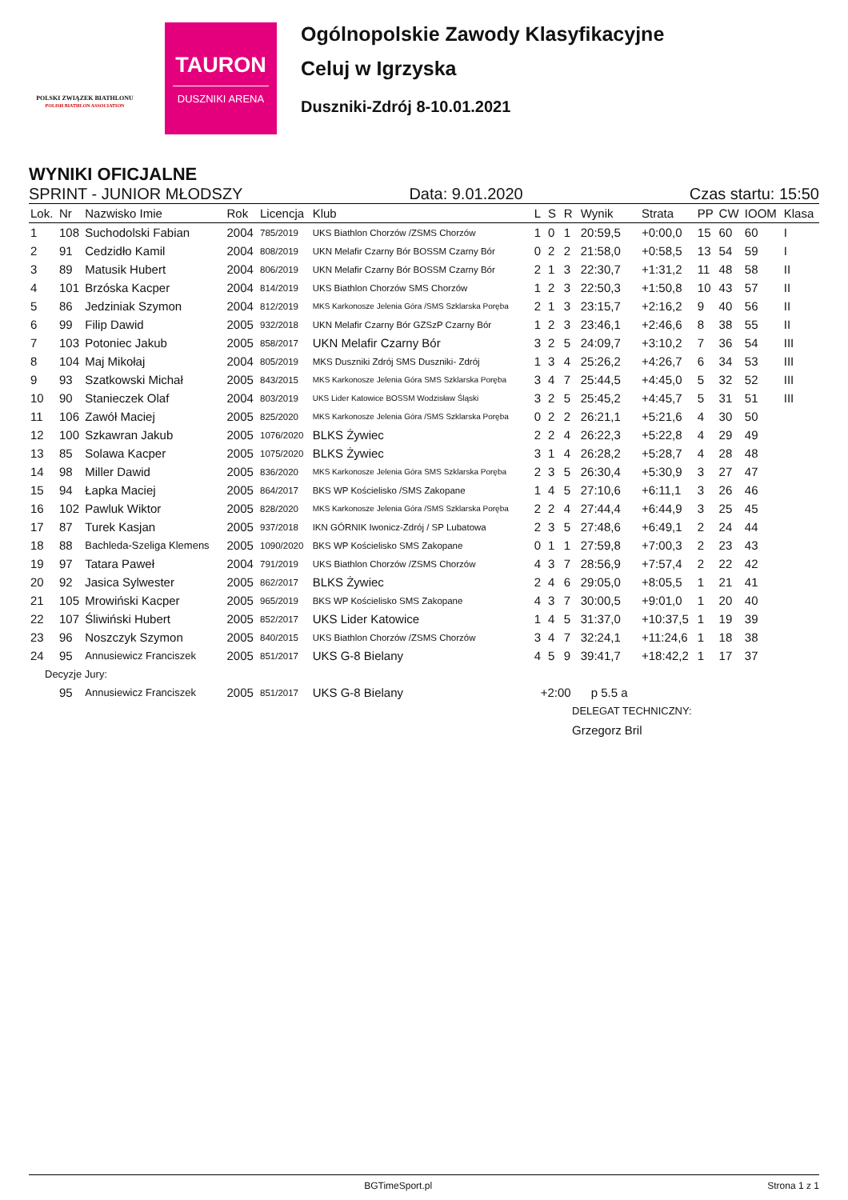POLSKI ZWIĄZEK BIATHLONU
POLISH BIATHLON ASSOCIATION
TAURON
DUSZNIKI ARENA
Ogólnopolskie Zawody Klasyfikacyjne
Celuj w Igrzyska
Duszniki-Zdrój 8-10.01.2021
WYNIKI OFICJALNE
SPRINT - JUNIOR MŁODSZY Data: 9.01.2020 Czas startu: 15:50
| Lok. | Nr | Nazwisko Imie | Rok | Licencja | Klub | L | S | R | Wynik | Strata | PP | CW | IOOM | Klasa |
| --- | --- | --- | --- | --- | --- | --- | --- | --- | --- | --- | --- | --- | --- | --- |
| 1 | 108 | Suchodolski Fabian | 2004 | 785/2019 | UKS Biathlon Chorzów /ZSMS Chorzów | 1 | 0 | 1 | 20:59,5 | +0:00,0 | 15 | 60 | 60 | I |
| 2 | 91 | Cedzidło Kamil | 2004 | 808/2019 | UKN Melafir Czarny Bór BOSSM Czarny Bór | 0 | 2 | 2 | 21:58,0 | +0:58,5 | 13 | 54 | 59 | I |
| 3 | 89 | Matusik Hubert | 2004 | 806/2019 | UKN Melafir Czarny Bór BOSSM Czarny Bór | 2 | 1 | 3 | 22:30,7 | +1:31,2 | 11 | 48 | 58 | II |
| 4 | 101 | Brzóska Kacper | 2004 | 814/2019 | UKS Biathlon Chorzów SMS Chorzów | 1 | 2 | 3 | 22:50,3 | +1:50,8 | 10 | 43 | 57 | II |
| 5 | 86 | Jedziniak Szymon | 2004 | 812/2019 | MKS Karkonosze Jelenia Góra /SMS Szklarska Poręba | 2 | 1 | 3 | 23:15,7 | +2:16,2 | 9 | 40 | 56 | II |
| 6 | 99 | Filip Dawid | 2005 | 932/2018 | UKN Melafir Czarny Bór GZSzP Czarny Bór | 1 | 2 | 3 | 23:46,1 | +2:46,6 | 8 | 38 | 55 | II |
| 7 | 103 | Potoniec Jakub | 2005 | 858/2017 | UKN Melafir Czarny Bór | 3 | 2 | 5 | 24:09,7 | +3:10,2 | 7 | 36 | 54 | III |
| 8 | 104 | Maj Mikołaj | 2004 | 805/2019 | MKS Duszniki Zdrój SMS Duszniki- Zdrój | 1 | 3 | 4 | 25:26,2 | +4:26,7 | 6 | 34 | 53 | III |
| 9 | 93 | Szatkowski Michał | 2005 | 843/2015 | MKS Karkonosze Jelenia Góra SMS Szklarska Poręba | 3 | 4 | 7 | 25:44,5 | +4:45,0 | 5 | 32 | 52 | III |
| 10 | 90 | Stanieczek Olaf | 2004 | 803/2019 | UKS Lider Katowice BOSSM Wodzisław Śląski | 3 | 2 | 5 | 25:45,2 | +4:45,7 | 5 | 31 | 51 | III |
| 11 | 106 | Zawół Maciej | 2005 | 825/2020 | MKS Karkonosze Jelenia Góra /SMS Szklarska Poręba | 0 | 2 | 2 | 26:21,1 | +5:21,6 | 4 | 30 | 50 | |
| 12 | 100 | Szkawran Jakub | 2005 | 1076/2020 | BLKS Żywiec | 2 | 2 | 4 | 26:22,3 | +5:22,8 | 4 | 29 | 49 | |
| 13 | 85 | Solawa Kacper | 2005 | 1075/2020 | BLKS Żywiec | 3 | 1 | 4 | 26:28,2 | +5:28,7 | 4 | 28 | 48 | |
| 14 | 98 | Miller Dawid | 2005 | 836/2020 | MKS Karkonosze Jelenia Góra SMS Szklarska Poręba | 2 | 3 | 5 | 26:30,4 | +5:30,9 | 3 | 27 | 47 | |
| 15 | 94 | Łapka Maciej | 2005 | 864/2017 | BKS WP Kościelisko /SMS Zakopane | 1 | 4 | 5 | 27:10,6 | +6:11,1 | 3 | 26 | 46 | |
| 16 | 102 | Pawluk Wiktor | 2005 | 828/2020 | MKS Karkonosze Jelenia Góra /SMS Szklarska Poręba | 2 | 2 | 4 | 27:44,4 | +6:44,9 | 3 | 25 | 45 | |
| 17 | 87 | Turek Kasjan | 2005 | 937/2018 | IKN GÓRNIK Iwonicz-Zdrój / SP Lubatowa | 2 | 3 | 5 | 27:48,6 | +6:49,1 | 2 | 24 | 44 | |
| 18 | 88 | Bachleda-Szeliga Klemens | 2005 | 1090/2020 | BKS WP Kościelisko SMS Zakopane | 0 | 1 | 1 | 27:59,8 | +7:00,3 | 2 | 23 | 43 | |
| 19 | 97 | Tatara Paweł | 2004 | 791/2019 | UKS Biathlon Chorzów /ZSMS Chorzów | 4 | 3 | 7 | 28:56,9 | +7:57,4 | 2 | 22 | 42 | |
| 20 | 92 | Jasica Sylwester | 2005 | 862/2017 | BLKS Żywiec | 2 | 4 | 6 | 29:05,0 | +8:05,5 | 1 | 21 | 41 | |
| 21 | 105 | Mrowiński Kacper | 2005 | 965/2019 | BKS WP Kościelisko SMS Zakopane | 4 | 3 | 7 | 30:00,5 | +9:01,0 | 1 | 20 | 40 | |
| 22 | 107 | Śliwiński Hubert | 2005 | 852/2017 | UKS Lider Katowice | 1 | 4 | 5 | 31:37,0 | +10:37,5 | 1 | 19 | 39 | |
| 23 | 96 | Noszczyk Szymon | 2005 | 840/2015 | UKS Biathlon Chorzów /ZSMS Chorzów | 3 | 4 | 7 | 32:24,1 | +11:24,6 | 1 | 18 | 38 | |
| 24 | 95 | Annusiewicz Franciszek | 2005 | 851/2017 | UKS G-8 Bielany | 4 | 5 | 9 | 39:41,7 | +18:42,2 | 1 | 17 | 37 | |
| Decyzje Jury: | | | | | | | | | | | | | | |
| | 95 | Annusiewicz Franciszek | 2005 | 851/2017 | UKS G-8 Bielany | +2:00 p 5.5 a | | | | | | | | |
DELEGAT TECHNICZNY:
Grzegorz Bril
BGTimeSport.pl Strona 1 z 1